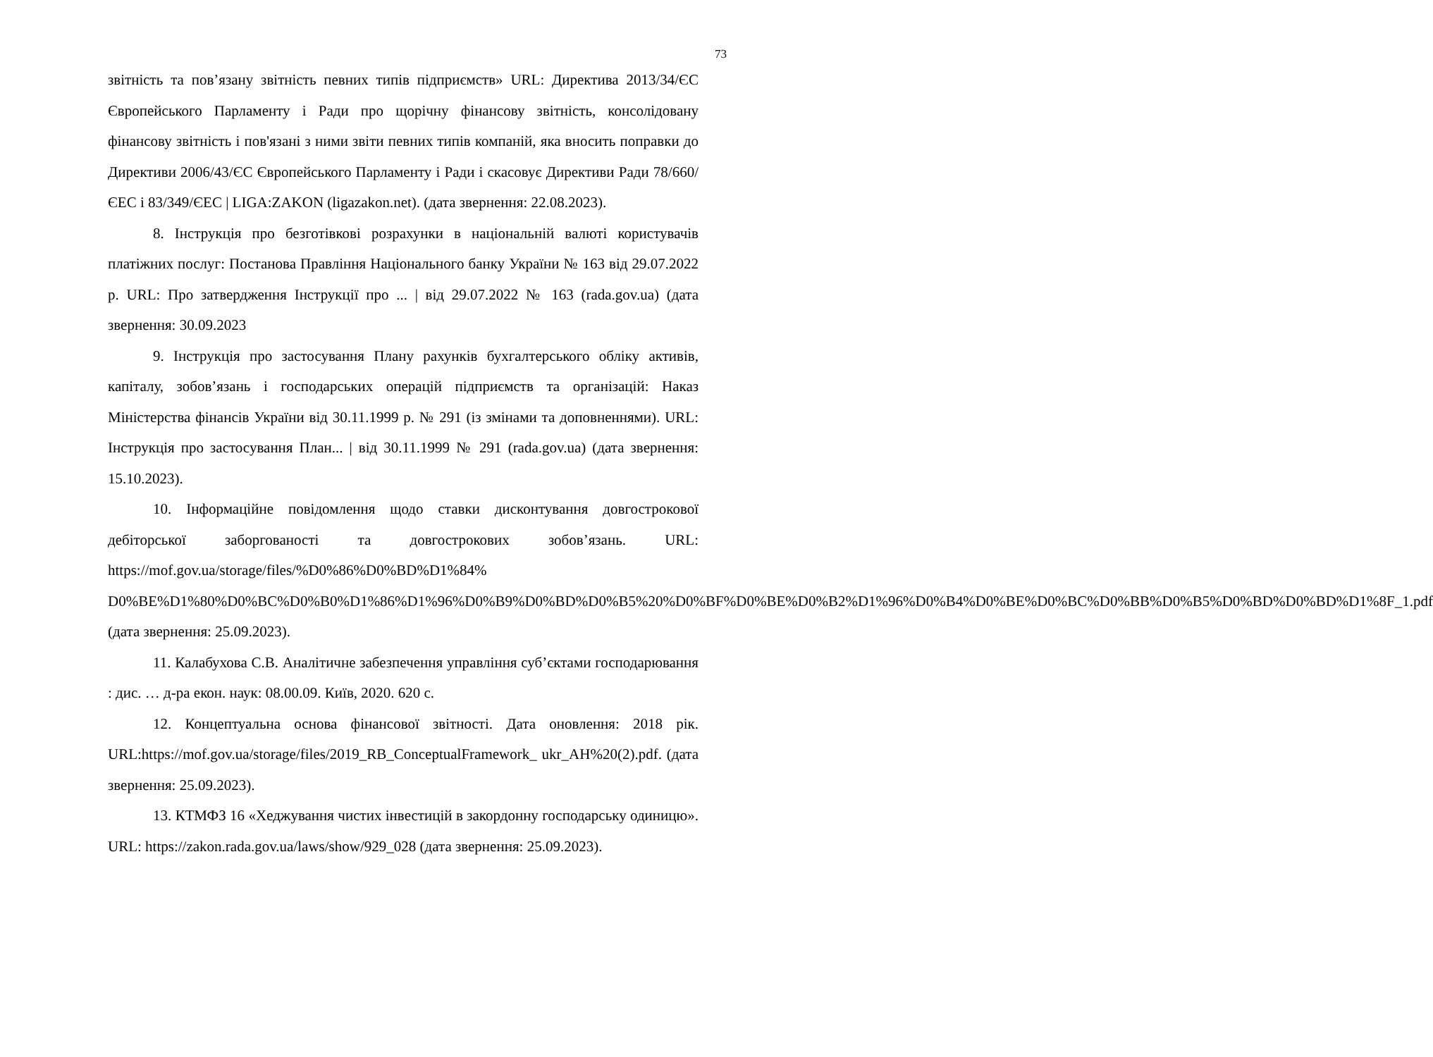73
звітність та пов’язану звітність певних типів підприємств» URL: Директива 2013/34/ЄС Європейського Парламенту і Ради про щорічну фінансову звітність, консолідовану фінансову звітність і пов'язані з ними звіти певних типів компаній, яка вносить поправки до Директиви 2006/43/ЄС Європейського Парламенту і Ради і скасовує Директиви Ради 78/660/ЄЕС і 83/349/ЄЕС | LIGA:ZAKON (ligazakon.net). (дата звернення: 22.08.2023).
8. Інструкція про безготівкові розрахунки в національній валюті користувачів платіжних послуг: Постанова Правління Національного банку України № 163 від 29.07.2022 р. URL: Про затвердження Інструкції про ... | від 29.07.2022 № 163 (rada.gov.ua) (дата звернення: 30.09.2023
9. Інструкція про застосування Плану рахунків бухгалтерського обліку активів, капіталу, зобов’язань і господарських операцій підприємств та організацій: Наказ Міністерства фінансів України від 30.11.1999 р. № 291 (із змінами та доповненнями). URL: Інструкція про застосування План... | від 30.11.1999 № 291 (rada.gov.ua) (дата звернення: 15.10.2023).
10. Інформаційне повідомлення щодо ставки дисконтування довгострокової дебіторської заборгованості та довгострокових зобов’язань. URL: https://mof.gov.ua/storage/files/%D0%86%D0%BD%D1%84% D0%BE%D1%80%D0%BC%D0%B0%D1%86%D1%96%D0%B9%D0%BD%D0%B5%20%D0%BF%D0%BE%D0%B2%D1%96%D0%B4%D0%BE%D0%BC%D0%BB%D0%B5%D0%BD%D0%BD%D1%8F_1.pdf (дата звернення: 25.09.2023).
11. Калабухова С.В. Аналітичне забезпечення управління суб’єктами господарювання : дис. … д-ра екон. наук: 08.00.09. Київ, 2020. 620 с.
12. Концептуальна основа фінансової звітності. Дата оновлення: 2018 рік. URL:https://mof.gov.ua/storage/files/2019_RB_ConceptualFramework_ ukr_AH%20(2).pdf. (дата звернення: 25.09.2023).
13. КТМФЗ 16 «Хеджування чистих інвестицій в закордонну господарську одиницю». URL: https://zakon.rada.gov.ua/laws/show/929_028 (дата звернення: 25.09.2023).